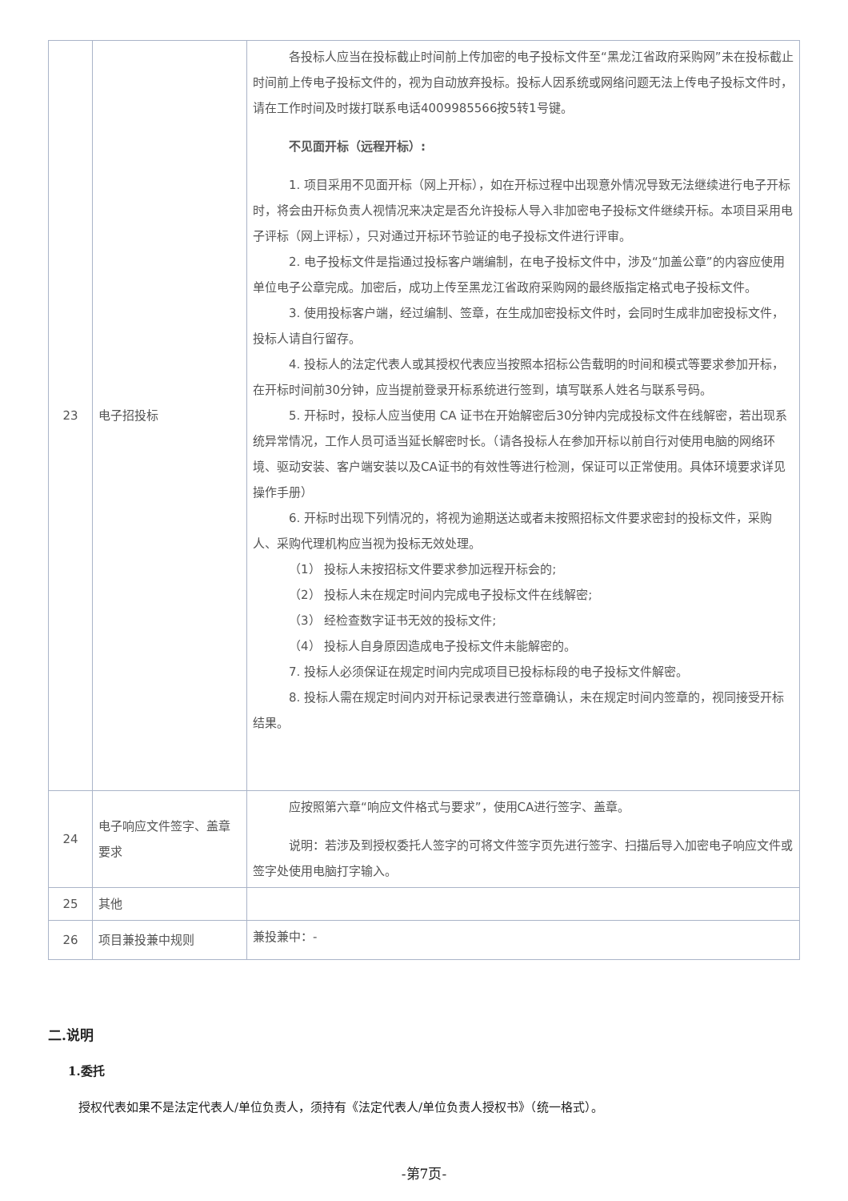| 23 | 电子招投标 | 各投标人应当在投标截止时间前上传加密的电子投标文件至“黑龙江省政府采购网”未在投标截止时间前上传电子投标文件的，视为自动放弃投标。投标人因系统或网络问题无法上传电子投标文件时，请在工作时间及时拨打联系电话4009985566按5转1号键。 不见面开标（远程开标）: 1. 项目采用不见面开标（网上开标），如在开标过程中出现意外情况导致无法继续进行电子开标时，将会由开标负责人视情况来决定是否允许投标人导入非加密电子投标文件继续开标。本项目采用电子评标（网上评标），只对通过开标环节验证的电子投标文件进行评审。 2. 电子投标文件是指通过投标客户端编制，在电子投标文件中，涉及“加盖公章”的内容应使用单位电子公章完成。加密后，成功上传至黑龙江省政府采购网的最终版指定格式电子投标文件。 3. 使用投标客户端，经过编制、签章，在生成加密投标文件时，会同时生成非加密投标文件，投标人请自行留存。 4. 投标人的法定代表人或其授权代表应当按照本招标公告载明的时间和模式等要求参加开标，在开标时间前30分钟，应当提前登录开标系统进行签到，填写联系人姓名与联系号码。 5. 开标时，投标人应当使用 CA 证书在开始解密后30分钟内完成投标文件在线解密，若出现系统异常情况，工作人员可适当延长解密时长。（请各投标人在参加开标以前自行对使用电脑的网络环境、驱动安装、客户端安装以及CA证书的有效性等进行检测，保证可以正常使用。具体环境要求详见操作手册） 6. 开标时出现下列情况的，将视为逾期送达或者未按照招标文件要求密封的投标文件，采购人、采购代理机构应当视为投标无效处理。 （1） 投标人未按招标文件要求参加远程开标会的; （2） 投标人未在规定时间内完成电子投标文件在线解密; （3） 经检查数字证书无效的投标文件; （4） 投标人自身原因造成电子投标文件未能解密的。 7. 投标人必须保证在规定时间内完成项目已投标标段的电子投标文件解密。 8. 投标人需在规定时间内对开标记录表进行签章确认，未在规定时间内签章的，视同接受开标结果。 |
| 24 | 电子响应文件签字、盖章要求 | 应按照第六章“响应文件格式与要求”，使用CA进行签字、盖章。 说明：若涉及到授权委托人签字的可将文件签字页先进行签字、扫描后导入加密电子响应文件或签字处使用电脑打字输入。 |
| 25 | 其他 | |
| 26 | 项目兼投兼中规则 | 兼投兼中：- |
二.说明
1.委托
授权代表如果不是法定代表人/单位负责人，须持有《法定代表人/单位负责人授权书》（统一格式）。
-第7页-